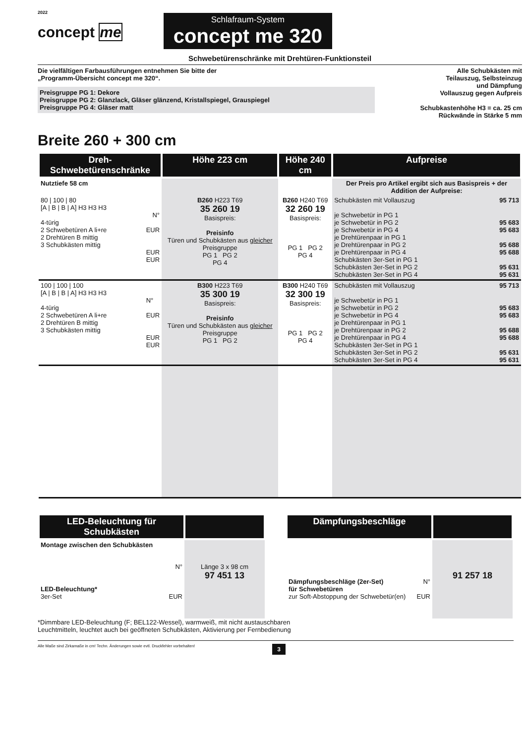2022
concept me
Schlafraum-System
concept me 320
Schwebetürenschränke mit Drehtüren-Funktionsteil
Die vielfältigen Farbausführungen entnehmen Sie bitte der
„Programm-Übersicht concept me 320“.
Preisgruppe PG 1: Dekore
Preisgruppe PG 2: Glanzlack, Gläser glänzend, Kristallspiegel, Grauspiegel
Preisgruppe PG 4: Gläser matt
Alle Schubkästen mit
Teilauszug, Selbsteinzug
und Dämpfung
Vollauszug gegen Aufpreis
Schubkastenhöhe H3 = ca. 25 cm
Rückwände in Stärke 5 mm
Breite 260 + 300 cm
| Dreh-Schwebetürenschränke | Höhe 223 cm | Höhe 240 cm | Aufpreise | |
| --- | --- | --- | --- | --- |
| Nutztiefe 58 cm | | | Der Preis pro Artikel ergibt sich aus Basispreis + der Addition der Aufpreise: | |
| 80 / 100 / 80 [A / B / B / A] H3 H3 H3 N° EUR 4-türig 2 Schwebetüren A li+re 2 Drehtüren B mittig 3 Schubkästen mittig EUR EUR | B260 H223 T69 35 260 19 Basispreis: Preisinfo Türen und Schubkästen aus gleicher Preisgruppe PG 1 PG 2 PG 4 | B260 H240 T69 32 260 19 Basispreis: PG 1 PG 2 PG 4 | Schubkästen mit Vollauszug je Schwebetür in PG 1 je Schwebetür in PG 2 je Schwebetür in PG 4 je Drehtürenpaar in PG 1 je Drehtürenpaar in PG 2 je Drehtürenpaar in PG 4 Schubkästen 3er-Set in PG 1 Schubkästen 3er-Set in PG 2 Schubkästen 3er-Set in PG 4 | 95 713 95 683 95 683 95 688 95 688 95 631 95 631 |
| 100 / 100 / 100 [A / B / B / A] H3 H3 H3 N° EUR 4-türig 2 Schwebetüren A li+re 2 Drehtüren B mittig 3 Schubkästen mittig EUR EUR | B300 H223 T69 35 300 19 Basispreis: Preisinfo Türen und Schubkästen aus gleicher Preisgruppe PG 1 PG 2 | B300 H240 T69 32 300 19 Basispreis: PG 1 PG 2 PG 4 | Schubkästen mit Vollauszug je Schwebetür in PG 1 je Schwebetür in PG 2 je Schwebetür in PG 4 je Drehtürenpaar in PG 1 je Drehtürenpaar in PG 2 je Drehtürenpaar in PG 4 Schubkästen 3er-Set in PG 1 Schubkästen 3er-Set in PG 2 Schubkästen 3er-Set in PG 4 | 95 713 95 683 95 683 95 688 95 688 95 631 95 631 |
| LED-Beleuchtung für Schubkästen | |
| --- | --- |
| Montage zwischen den Schubkästen | |
| N° LED-Beleuchtung* 3er-Set EUR | Länge 3 x 98 cm 97 451 13 |
| Dämpfungsbeschläge | |
| --- | --- |
| N° Dämpfungsbeschläge (2er-Set) für Schwebetüren zur Soft-Abstoppung der Schwebetür(en) EUR | 91 257 18 |
*Dimmbare LED-Beleuchtung (F; BEL122-Wessel), warmweiß, mit nicht austauschbaren
Leuchtmitteln, leuchtet auch bei geöffneten Schubkästen, Aktivierung per Fernbedienung
Alle Maße sind Zirkamaße in cm! Techn. Änderungen sowie evtl. Druckfehler vorbehalten! 3